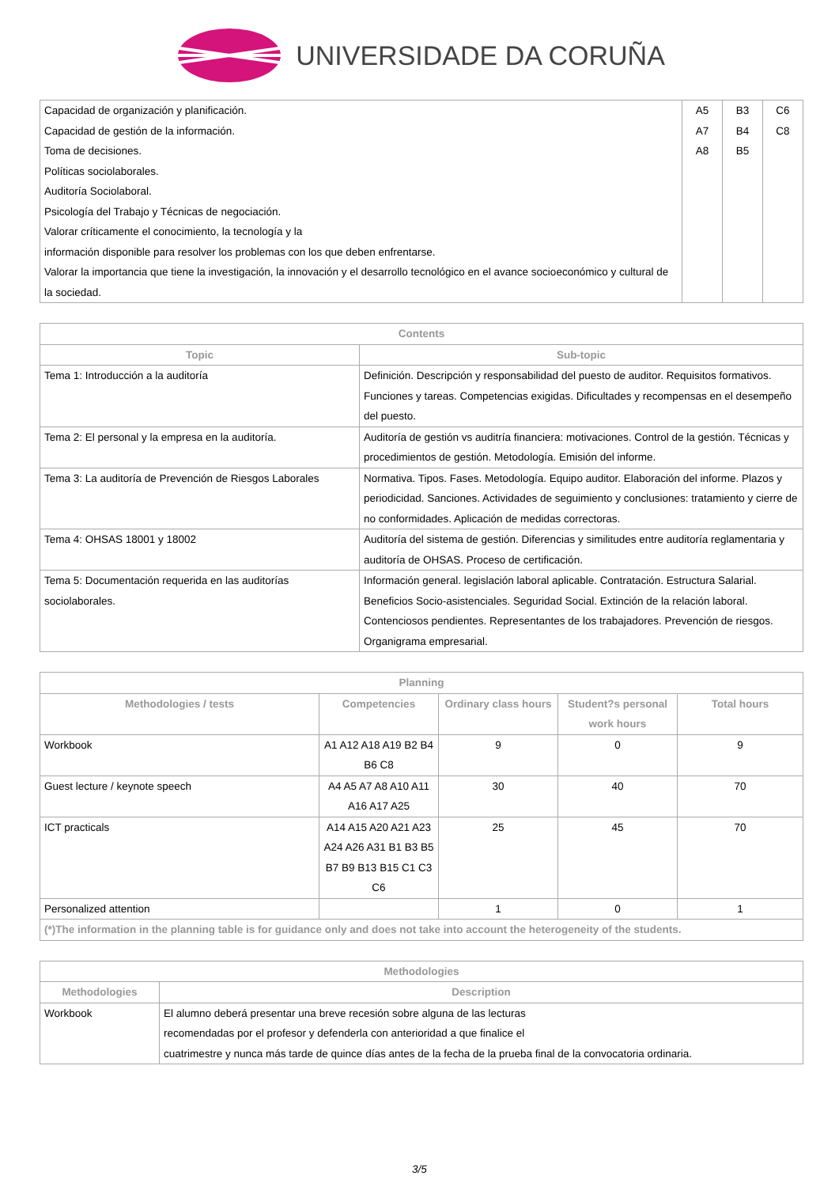UNIVERSIDADE DA CORUÑA
| Capacidad de organización y planificación. Capacidad de gestión de la información. Toma de decisiones. Políticas sociolaborales. Auditoría Sociolaboral. Psicología del Trabajo y Técnicas de negociación. Valorar críticamente el conocimiento, la tecnología y la información disponible para resolver los problemas con los que deben enfrentarse. Valorar la importancia que tiene la investigación, la innovación y el desarrollo tecnológico en el avance socioeconómico y cultural de la sociedad. | A5 A7 A8 | B3 B4 B5 | C6 C8 |
| Contents | |
| --- | --- |
| Topic | Sub-topic |
| Tema 1: Introducción a la auditoría | Definición. Descripción y responsabilidad del puesto de auditor. Requisitos formativos. Funciones y tareas. Competencias exigidas. Dificultades y recompensas en el desempeño del puesto. |
| Tema 2: El personal y la empresa en la auditoría. | Auditoría de gestión vs auditría financiera: motivaciones. Control de la gestión. Técnicas y procedimientos de gestión. Metodología. Emisión del informe. |
| Tema 3: La auditoría de Prevención de Riesgos Laborales | Normativa. Tipos. Fases. Metodología. Equipo auditor. Elaboración del informe. Plazos y periodicidad. Sanciones. Actividades de seguimiento y conclusiones: tratamiento y cierre de no conformidades. Aplicación de medidas correctoras. |
| Tema 4: OHSAS 18001 y 18002 | Auditoría del sistema de gestión. Diferencias y similitudes entre auditoría reglamentaria y auditoría de OHSAS. Proceso de certificación. |
| Tema 5: Documentación requerida en las auditorías sociolaborales. | Información general. legislación laboral aplicable. Contratación. Estructura Salarial. Beneficios Socio-asistenciales. Seguridad Social. Extinción de la relación laboral. Contenciosos pendientes. Representantes de los trabajadores. Prevención de riesgos. Organigrama empresarial. |
| Planning | | | | |
| --- | --- | --- | --- | --- |
| Methodologies / tests | Competencies | Ordinary class hours | Student?s personal work hours | Total hours |
| Workbook | A1 A12 A18 A19 B2 B4 B6 C8 | 9 | 0 | 9 |
| Guest lecture / keynote speech | A4 A5 A7 A8 A10 A11 A16 A17 A25 | 30 | 40 | 70 |
| ICT practicals | A14 A15 A20 A21 A23 A24 A26 A31 B1 B3 B5 B7 B9 B13 B15 C1 C3 C6 | 25 | 45 | 70 |
| Personalized attention | | 1 | 0 | 1 |
| (*)The information in the planning table is for guidance only and does not take into account the heterogeneity of the students. | | | | |
| Methodologies | |
| --- | --- |
| Methodologies | Description |
| Workbook | El alumno deberá presentar una breve recesión sobre alguna de las lecturas recomendadas por el profesor y defenderla con anterioridad a que finalice el cuatrimestre y nunca más tarde de quince días antes de la fecha de la prueba final de la convocatoria ordinaria. |
3/5